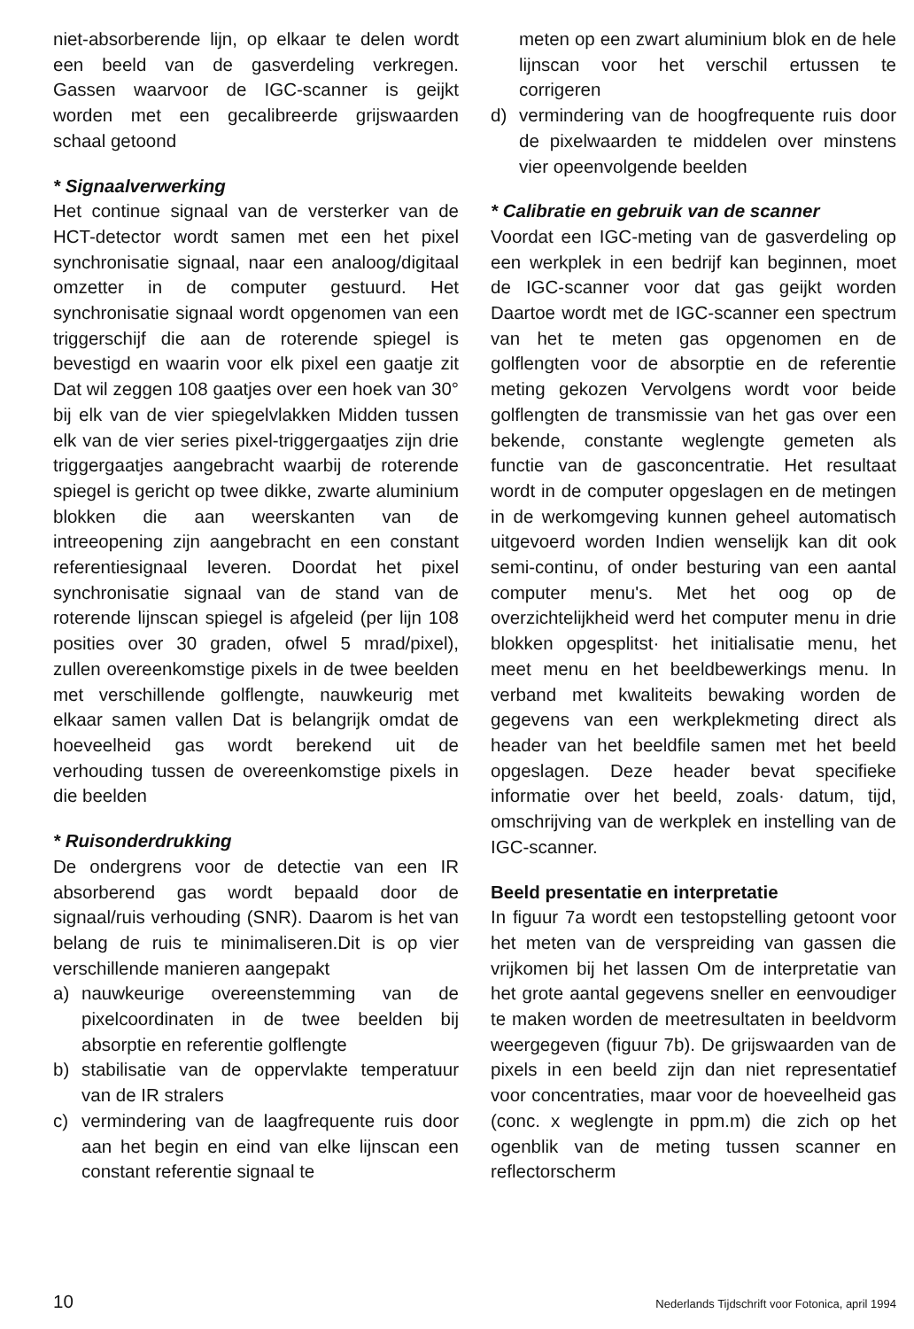niet-absorberende lijn, op elkaar te delen wordt een beeld van de gasverdeling verkregen. Gassen waarvoor de IGC-scanner is geijkt worden met een gecalibreerde grijswaarden schaal getoond
* Signaalverwerking
Het continue signaal van de versterker van de HCT-detector wordt samen met een het pixel synchronisatie signaal, naar een analoog/digitaal omzetter in de computer gestuurd. Het synchronisatie signaal wordt opgenomen van een triggerschijf die aan de roterende spiegel is bevestigd en waarin voor elk pixel een gaatje zit Dat wil zeggen 108 gaatjes over een hoek van 30° bij elk van de vier spiegelvlakken Midden tussen elk van de vier series pixel-triggergaatjes zijn drie triggergaatjes aangebracht waarbij de roterende spiegel is gericht op twee dikke, zwarte aluminium blokken die aan weerskanten van de intreeopening zijn aangebracht en een constant referentiesignaal leveren. Doordat het pixel synchronisatie signaal van de stand van de roterende lijnscan spiegel is afgeleid (per lijn 108 posities over 30 graden, ofwel 5 mrad/pixel), zullen overeenkomstige pixels in de twee beelden met verschillende golflengte, nauwkeurig met elkaar samen vallen Dat is belangrijk omdat de hoeveelheid gas wordt berekend uit de verhouding tussen de overeenkomstige pixels in die beelden
* Ruisonderdrukking
De ondergrens voor de detectie van een IR absorberend gas wordt bepaald door de signaal/ruis verhouding (SNR). Daarom is het van belang de ruis te minimaliseren.Dit is op vier verschillende manieren aangepakt
a) nauwkeurige overeenstemming van de pixelcoordinaten in de twee beelden bij absorptie en referentie golflengte
b) stabilisatie van de oppervlakte temperatuur van de IR stralers
c) vermindering van de laagfrequente ruis door aan het begin en eind van elke lijnscan een constant referentie signaal te
meten op een zwart aluminium blok en de hele lijnscan voor het verschil ertussen te corrigeren
d) vermindering van de hoogfrequente ruis door de pixelwaarden te middelen over minstens vier opeenvolgende beelden
* Calibratie en gebruik van de scanner
Voordat een IGC-meting van de gasverdeling op een werkplek in een bedrijf kan beginnen, moet de IGC-scanner voor dat gas geijkt worden Daartoe wordt met de IGC-scanner een spectrum van het te meten gas opgenomen en de golflengten voor de absorptie en de referentie meting gekozen Vervolgens wordt voor beide golflengten de transmissie van het gas over een bekende, constante weglengte gemeten als functie van de gasconcentratie. Het resultaat wordt in de computer opgeslagen en de metingen in de werkomgeving kunnen geheel automatisch uitgevoerd worden Indien wenselijk kan dit ook semi-continu, of onder besturing van een aantal computer menu's. Met het oog op de overzichtelijkheid werd het computer menu in drie blokken opgesplitst· het initialisatie menu, het meet menu en het beeldbewerkings menu. In verband met kwaliteits bewaking worden de gegevens van een werkplekmeting direct als header van het beeldfile samen met het beeld opgeslagen. Deze header bevat specifieke informatie over het beeld, zoals· datum, tijd, omschrijving van de werkplek en instelling van de IGC-scanner.
Beeld presentatie en interpretatie
In figuur 7a wordt een testopstelling getoont voor het meten van de verspreiding van gassen die vrijkomen bij het lassen Om de interpretatie van het grote aantal gegevens sneller en eenvoudiger te maken worden de meetresultaten in beeldvorm weergegeven (figuur 7b). De grijswaarden van de pixels in een beeld zijn dan niet representatief voor concentraties, maar voor de hoeveelheid gas (conc. x weglengte in ppm.m) die zich op het ogenblik van de meting tussen scanner en reflectorscherm
10 Nederlands Tijdschrift voor Fotonica, april 1994